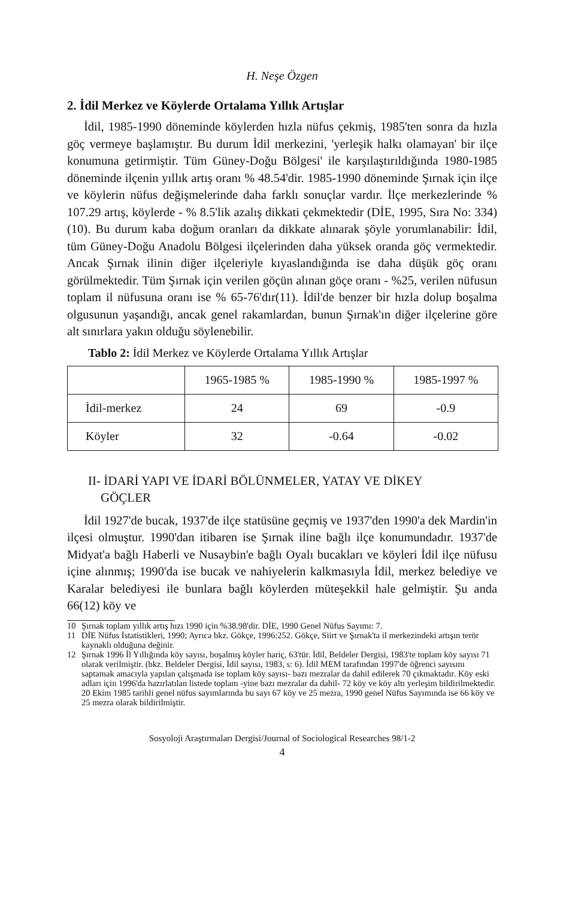H. Neşe Özgen
2. İdil Merkez ve Köylerde Ortalama Yıllık Artışlar
İdil, 1985-1990 döneminde köylerden hızla nüfus çekmiş, 1985'ten sonra da hızla göç vermeye başlamıştır. Bu durum İdil merkezini, 'yerleşik halkı olamayan' bir ilçe konumuna getirmiştir. Tüm Güney-Doğu Bölgesi' ile karşılaştırıldığında 1980-1985 döneminde ilçenin yıllık artış oranı % 48.54'dir. 1985-1990 döneminde Şırnak için ilçe ve köylerin nüfus değişmelerinde daha farklı sonuçlar vardır. İlçe merkezlerinde % 107.29 artış, köylerde - % 8.5'lik azalış dikkati çekmektedir (DİE, 1995, Sıra No: 334) (10). Bu durum kaba doğum oranları da dikkate alınarak şöyle yorumlanabilir: İdil, tüm Güney-Doğu Anadolu Bölgesi ilçelerinden daha yüksek oranda göç vermektedir. Ancak Şırnak ilinin diğer ilçeleriyle kıyaslandığında ise daha düşük göç oranı görülmektedir. Tüm Şırnak için verilen göçün alınan göçe oranı - %25, verilen nüfusun toplam il nüfusuna oranı ise % 65-76'dır(11). İdil'de benzer bir hızla dolup boşalma olgusunun yaşandığı, ancak genel rakamlardan, bunun Şırnak'ın diğer ilçelerine göre alt sınırlara yakın olduğu söylenebilir.
Tablo 2: İdil Merkez ve Köylerde Ortalama Yıllık Artışlar
| | 1965-1985 % | 1985-1990 % | 1985-1997 % |
| --- | --- | --- | --- |
| İdil-merkez | 24 | 69 | -0.9 |
| Köyler | 32 | -0.64 | -0.02 |
II- İDARİ YAPI VE İDARİ BÖLÜNMELER, YATAY VE DİKEY
GÖÇLER
İdil 1927'de bucak, 1937'de ilçe statüsüne geçmiş ve 1937'den 1990'a dek Mardin'in ilçesi olmuştur. 1990'dan itibaren ise Şırnak iline bağlı ilçe konumundadır. 1937'de Midyat'a bağlı Haberli ve Nusaybin'e bağlı Oyalı bucakları ve köyleri İdil ilçe nüfusu içine alınmış; 1990'da ise bucak ve nahiyelerin kalkmasıyla İdil, merkez belediye ve Karalar belediyesi ile bunlara bağlı köylerden müteşekkil hale gelmiştir. Şu anda 66(12) köy ve
10 Şırnak toplam yıllık artış hızı 1990 için %38.98'dir. DİE, 1990 Genel Nüfus Sayımı: 7.
11 DİE Nüfus İstatistikleri, 1990; Ayrıca bkz. Gökçe, 1996:252. Gökçe, Siirt ve Şırnak'ta il merkezindeki artışın terör kaynaklı olduğuna değinir.
12 Şırnak 1996 İl Yıllığında köy sayısı, boşalmış köyler hariç, 63'tür. İdil, Beldeler Dergisi, 1983'te toplam köy sayısı 71 olarak verilmiştir. (bkz. Beldeler Dergisi, İdil sayısı, 1983, s: 6). İdil MEM tarafından 1997'de öğrenci sayısını saptamak amacıyla yapılan çalışmada ise toplam köy sayısı- bazı mezralar da dahil edilerek 70 çıkmaktadır. Köy eski adları için 1996'da hazırlatılan listede toplam -yine bazı mezralar da dahil- 72 köy ve köy altı yerleşim bildirilmektedir. 20 Ekim 1985 tarihli genel nüfus sayımlarında bu sayı 67 köy ve 25 mezra, 1990 genel Nüfus Sayımında ise 66 köy ve 25 mezra olarak bildirilmiştir.
Sosyoloji Araştırmaları Dergisi/Journal of Sociological Researches 98/1-2
4